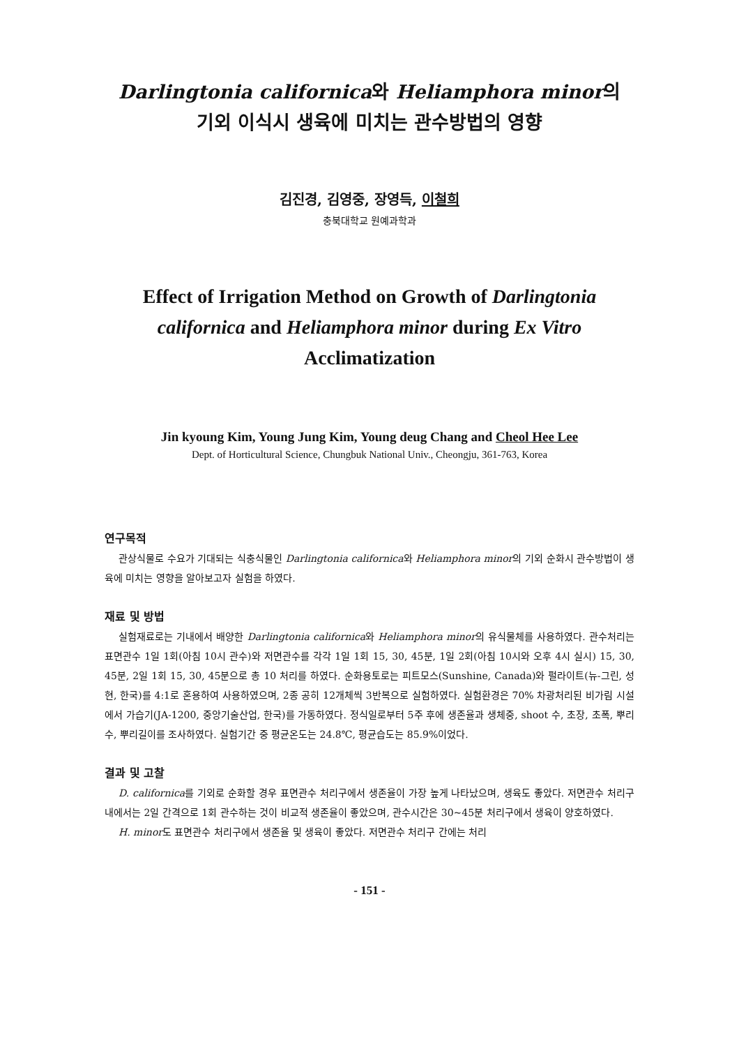Darlingtonia californica와 Heliamphora minor의
기외 이식시 생육에 미치는 관수방법의 영향
김진경, 김영중, 장영득, 이철희
충북대학교 원예과학과
Effect of Irrigation Method on Growth of Darlingtonia
californica and Heliamphora minor during Ex Vitro
Acclimatization
Jin kyoung Kim, Young Jung Kim, Young deug Chang and Cheol Hee Lee
Dept. of Horticultural Science, Chungbuk National Univ., Cheongju, 361-763, Korea
연구목적
관상식물로 수요가 기대되는 식충식물인 Darlingtonia californica와 Heliamphora minor의 기외 순화시 관수방법이 생육에 미치는 영향을 알아보고자 실험을 하였다.
재료 및 방법
실험재료로는 기내에서 배양한 Darlingtonia californica와 Heliamphora minor의 유식물체를 사용하였다. 관수처리는 표면관수 1일 1회(아침 10시 관수)와 저면관수를 각각 1일 1회 15, 30, 45분, 1일 2회(아침 10시와 오후 4시 실시) 15, 30, 45분, 2일 1회 15, 30, 45분으로 총 10 처리를 하였다. 순화용토로는 피트모스(Sunshine, Canada)와 펄라이트(뉴-그린, 성현, 한국)를 4:1로 혼용하여 사용하였으며, 2종 공히 12개체씩 3반복으로 실험하였다. 실험환경은 70% 차광처리된 비가림 시설에서 가습기(JA-1200, 중앙기술산업, 한국)를 가동하였다. 정식일로부터 5주 후에 생존율과 생체중, shoot 수, 초장, 초폭, 뿌리 수, 뿌리길이를 조사하였다. 실험기간 중 평균온도는 24.8℃, 평균습도는 85.9%이었다.
결과 및 고찰
D. californica를 기외로 순화할 경우 표면관수 처리구에서 생존율이 가장 높게 나타났으며, 생육도 좋았다. 저면관수 처리구 내에서는 2일 간격으로 1회 관수하는 것이 비교적 생존율이 좋았으며, 관수시간은 30~45분 처리구에서 생육이 양호하였다.
H. minor도 표면관수 처리구에서 생존율 및 생육이 좋았다. 저면관수 처리구 간에는 처리
- 151 -